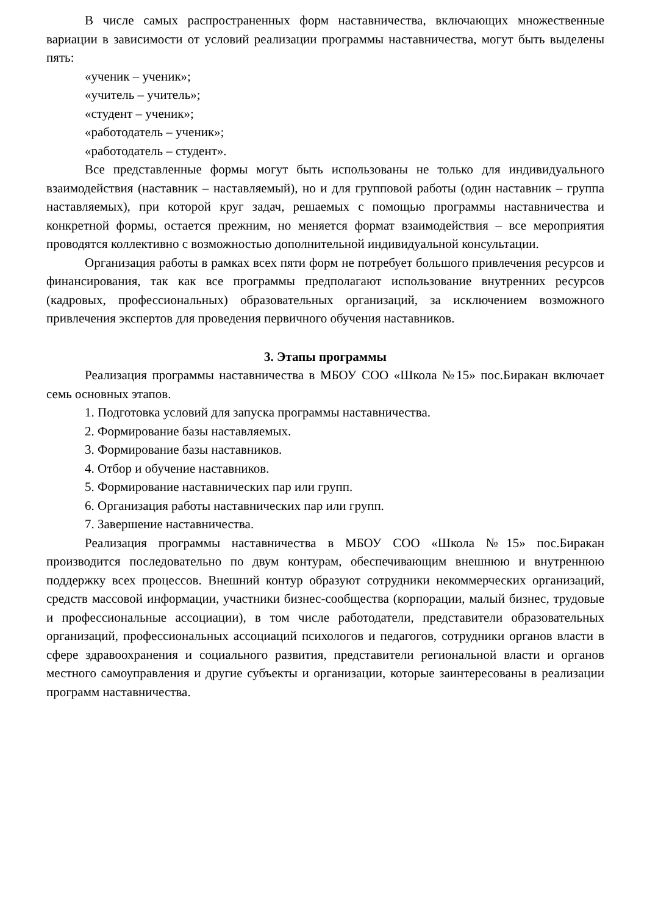В числе самых распространенных форм наставничества, включающих множественные вариации в зависимости от условий реализации программы наставничества, могут быть выделены пять:
«ученик – ученик»;
«учитель – учитель»;
«студент – ученик»;
«работодатель – ученик»;
«работодатель – студент».
Все представленные формы могут быть использованы не только для индивидуального взаимодействия (наставник – наставляемый), но и для групповой работы (один наставник – группа наставляемых), при которой круг задач, решаемых с помощью программы наставничества и конкретной формы, остается прежним, но меняется формат взаимодействия – все мероприятия проводятся коллективно с возможностью дополнительной индивидуальной консультации.
Организация работы в рамках всех пяти форм не потребует большого привлечения ресурсов и финансирования, так как все программы предполагают использование внутренних ресурсов (кадровых, профессиональных) образовательных организаций, за исключением возможного привлечения экспертов для проведения первичного обучения наставников.
3. Этапы программы
Реализация программы наставничества в МБОУ СОО «Школа №15» пос.Биракан включает семь основных этапов.
1. Подготовка условий для запуска программы наставничества.
2. Формирование базы наставляемых.
3. Формирование базы наставников.
4. Отбор и обучение наставников.
5. Формирование наставнических пар или групп.
6. Организация работы наставнических пар или групп.
7. Завершение наставничества.
Реализация программы наставничества в МБОУ СОО «Школа №15» пос.Биракан производится последовательно по двум контурам, обеспечивающим внешнюю и внутреннюю поддержку всех процессов. Внешний контур образуют сотрудники некоммерческих организаций, средств массовой информации, участники бизнес-сообщества (корпорации, малый бизнес, трудовые и профессиональные ассоциации), в том числе работодатели, представители образовательных организаций, профессиональных ассоциаций психологов и педагогов, сотрудники органов власти в сфере здравоохранения и социального развития, представители региональной власти и органов местного самоуправления и другие субъекты и организации, которые заинтересованы в реализации программ наставничества.